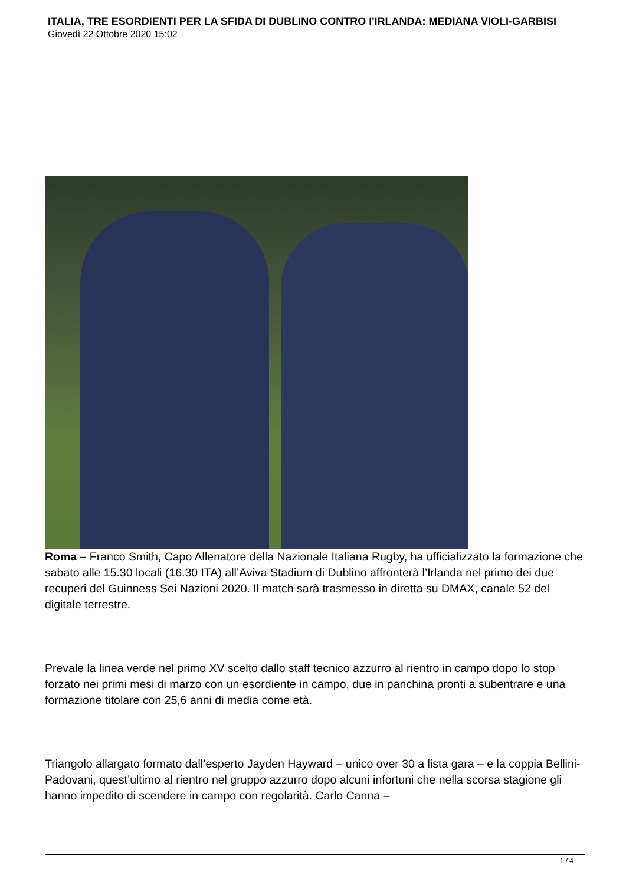ITALIA, TRE ESORDIENTI PER LA SFIDA DI DUBLINO CONTRO I'IRLANDA: MEDIANA VIOLI-GARBISI
Giovedì 22 Ottobre 2020 15:02
Roma – Franco Smith, Capo Allenatore della Nazionale Italiana Rugby, ha ufficializzato la formazione che sabato alle 15.30 locali (16.30 ITA) all’Aviva Stadium di Dublino affronterà l’Irlanda nel primo dei due recuperi del Guinness Sei Nazioni 2020. Il match sarà trasmesso in diretta su DMAX, canale 52 del digitale terrestre.
Prevale la linea verde nel primo XV scelto dallo staff tecnico azzurro al rientro in campo dopo lo stop forzato nei primi mesi di marzo con un esordiente in campo, due in panchina pronti a subentrare e una formazione titolare con 25,6 anni di media come età.
Triangolo allargato formato dall’esperto Jayden Hayward – unico over 30 a lista gara – e la coppia Bellini-Padovani, quest’ultimo al rientro nel gruppo azzurro dopo alcuni infortuni che nella scorsa stagione gli hanno impedito di scendere in campo con regolarità. Carlo Canna –
1 / 4